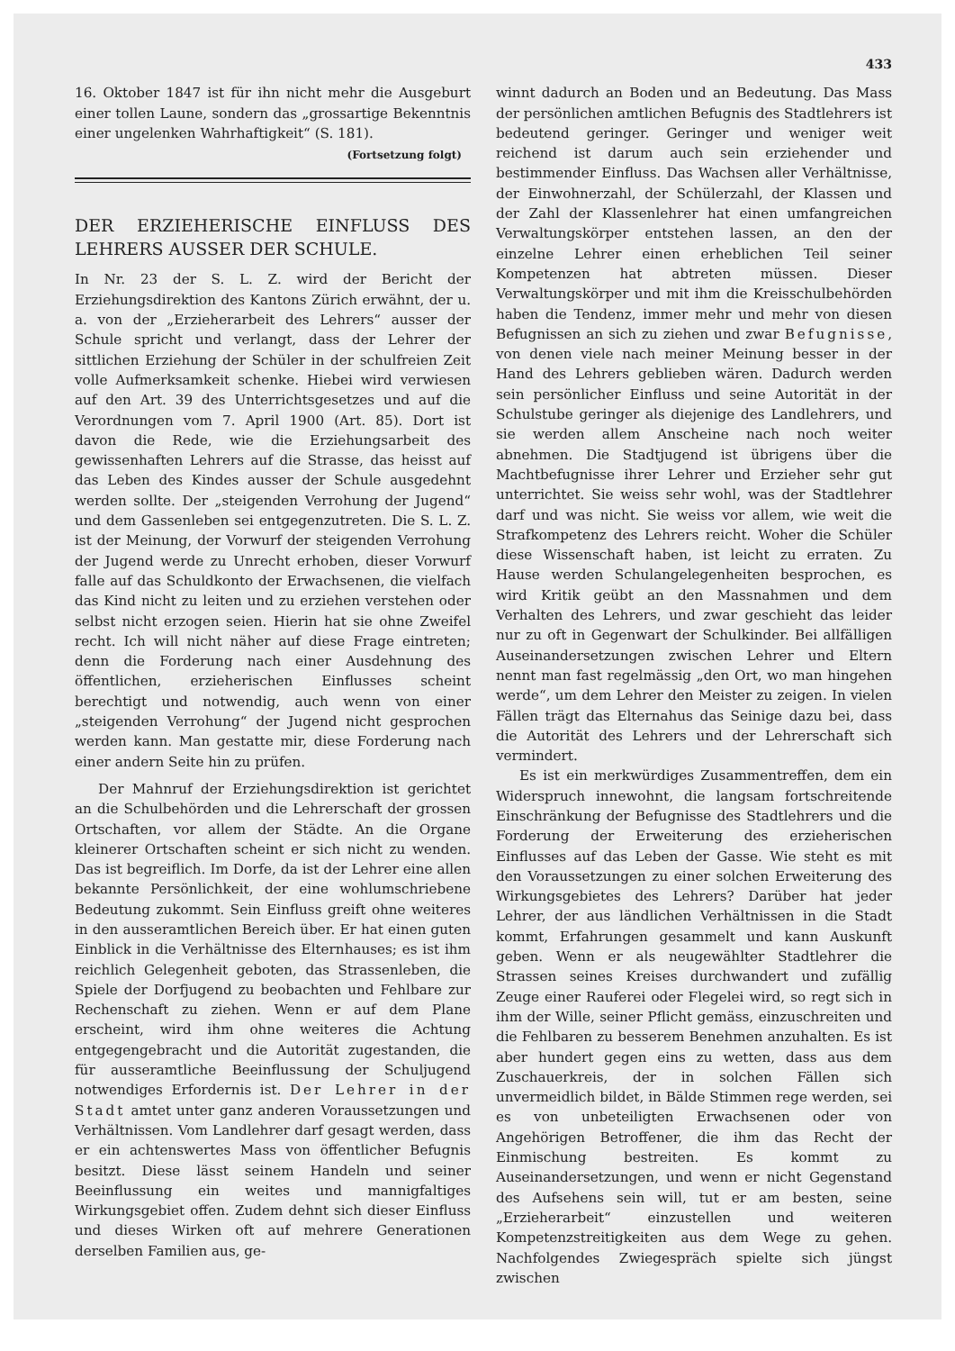433
16. Oktober 1847 ist für ihn nicht mehr die Ausgeburt einer tollen Laune, sondern das „grossartige Bekenntnis einer ungelenken Wahrhaftigkeit“ (S. 181).
(Fortsetzung folgt)
DER ERZIEHERISCHE EINFLUSS DES LEHRERS AUSSER DER SCHULE.
In Nr. 23 der S. L. Z. wird der Bericht der Erziehungsdirektion des Kantons Zürich erwähnt, der u. a. von der „Erzieherarbeit des Lehrers“ ausser der Schule spricht und verlangt, dass der Lehrer der sittlichen Erziehung der Schüler in der schulfreien Zeit volle Aufmerksamkeit schenke. Hiebei wird verwiesen auf den Art. 39 des Unterrichtsgesetzes und auf die Verordnungen vom 7. April 1900 (Art. 85). Dort ist davon die Rede, wie die Erziehungsarbeit des gewissenhaften Lehrers auf die Strasse, das heisst auf das Leben des Kindes ausser der Schule ausgedehnt werden sollte. Der „steigenden Verrohung der Jugend“ und dem Gassenleben sei entgegenzutreten. Die S. L. Z. ist der Meinung, der Vorwurf der steigenden Verrohung der Jugend werde zu Unrecht erhoben, dieser Vorwurf falle auf das Schuldkonto der Erwachsenen, die vielfach das Kind nicht zu leiten und zu erziehen verstehen oder selbst nicht erzogen seien. Hierin hat sie ohne Zweifel recht. Ich will nicht näher auf diese Frage eintreten; denn die Forderung nach einer Ausdehnung des öffentlichen, erzieherischen Einflusses scheint berechtigt und notwendig, auch wenn von einer „steigenden Verrohung“ der Jugend nicht gesprochen werden kann. Man gestatte mir, diese Forderung nach einer andern Seite hin zu prüfen.
Der Mahnruf der Erziehungsdirektion ist gerichtet an die Schulbehörden und die Lehrerschaft der grossen Ortschaften, vor allem der Städte. An die Organe kleinerer Ortschaften scheint er sich nicht zu wenden. Das ist begreiflich. Im Dorfe, da ist der Lehrer eine allen bekannte Persönlichkeit, der eine wohlumschriebene Bedeutung zukommt. Sein Einfluss greift ohne weiteres in den ausseramtlichen Bereich über. Er hat einen guten Einblick in die Verhältnisse des Elternhauses; es ist ihm reichlich Gelegenheit geboten, das Strassenleben, die Spiele der Dorfjugend zu beobachten und Fehlbare zur Rechenschaft zu ziehen. Wenn er auf dem Plane erscheint, wird ihm ohne weiteres die Achtung entgegengebracht und die Autorität zugestanden, die für ausseramtliche Beeinflussung der Schuljugend notwendiges Erfordernis ist. Der Lehrer in der Stadt amtet unter ganz anderen Voraussetzungen und Verhältnissen. Vom Landlehrer darf gesagt werden, dass er ein achtenswertes Mass von öffentlicher Befugnis besitzt. Diese lässt seinem Handeln und seiner Beeinflussung ein weites und mannigfaltiges Wirkungsgebiet offen. Zudem dehnt sich dieser Einfluss und dieses Wirken oft auf mehrere Generationen derselben Familien aus, ge-
winnt dadurch an Boden und an Bedeutung. Das Mass der persönlichen amtlichen Befugnis des Stadtlehrers ist bedeutend geringer. Geringer und weniger weit reichend ist darum auch sein erziehender und bestimmender Einfluss. Das Wachsen aller Verhältnisse, der Einwohnerzahl, der Schülerzahl, der Klassen und der Zahl der Klassenlehrer hat einen umfangreichen Verwaltungskörper entstehen lassen, an den der einzelne Lehrer einen erheblichen Teil seiner Kompetenzen hat abtreten müssen. Dieser Verwaltungskörper und mit ihm die Kreisschulbehörden haben die Tendenz, immer mehr und mehr von diesen Befugnissen an sich zu ziehen und zwar Befugnisse, von denen viele nach meiner Meinung besser in der Hand des Lehrers geblieben wären. Dadurch werden sein persönlicher Einfluss und seine Autorität in der Schulstube geringer als diejenige des Landlehrers, und sie werden allem Anscheine nach noch weiter abnehmen. Die Stadtjugend ist übrigens über die Machtbefugnisse ihrer Lehrer und Erzieher sehr gut unterrichtet. Sie weiss sehr wohl, was der Stadtlehrer darf und was nicht. Sie weiss vor allem, wie weit die Strafkompetenz des Lehrers reicht. Woher die Schüler diese Wissenschaft haben, ist leicht zu erraten. Zu Hause werden Schulangelegenheiten besprochen, es wird Kritik geübt an den Massnahmen und dem Verhalten des Lehrers, und zwar geschieht das leider nur zu oft in Gegenwart der Schulkinder. Bei allfälligen Auseinandersetzungen zwischen Lehrer und Eltern nennt man fast regelmässig „den Ort, wo man hingehen werde“, um dem Lehrer den Meister zu zeigen. In vielen Fällen trägt das Elternahus das Seinige dazu bei, dass die Autorität des Lehrers und der Lehrerschaft sich vermindert.
Es ist ein merkwürdiges Zusammentreffen, dem ein Widerspruch innewohnt, die langsam fortschreitende Einschränkung der Befugnisse des Stadtlehrers und die Forderung der Erweiterung des erzieherischen Einflusses auf das Leben der Gasse. Wie steht es mit den Voraussetzungen zu einer solchen Erweiterung des Wirkungsgebietes des Lehrers? Darüber hat jeder Lehrer, der aus ländlichen Verhältnissen in die Stadt kommt, Erfahrungen gesammelt und kann Auskunft geben. Wenn er als neugewählter Stadtlehrer die Strassen seines Kreises durchwandert und zufällig Zeuge einer Rauferei oder Flegelei wird, so regt sich in ihm der Wille, seiner Pflicht gemäss, einzuschreiten und die Fehlbaren zu besserem Benehmen anzuhalten. Es ist aber hundert gegen eins zu wetten, dass aus dem Zuschauerkreis, der in solchen Fällen sich unvermeidlich bildet, in Bälde Stimmen rege werden, sei es von unbeteiligten Erwachsenen oder von Angehörigen Betroffener, die ihm das Recht der Einmischung bestreiten. Es kommt zu Auseinandersetzungen, und wenn er nicht Gegenstand des Aufsehens sein will, tut er am besten, seine „Erzieherarbeit“ einzustellen und weiteren Kompetenzstreitigkeiten aus dem Wege zu gehen. Nachfolgendes Zwiegespräch spielte sich jüngst zwischen